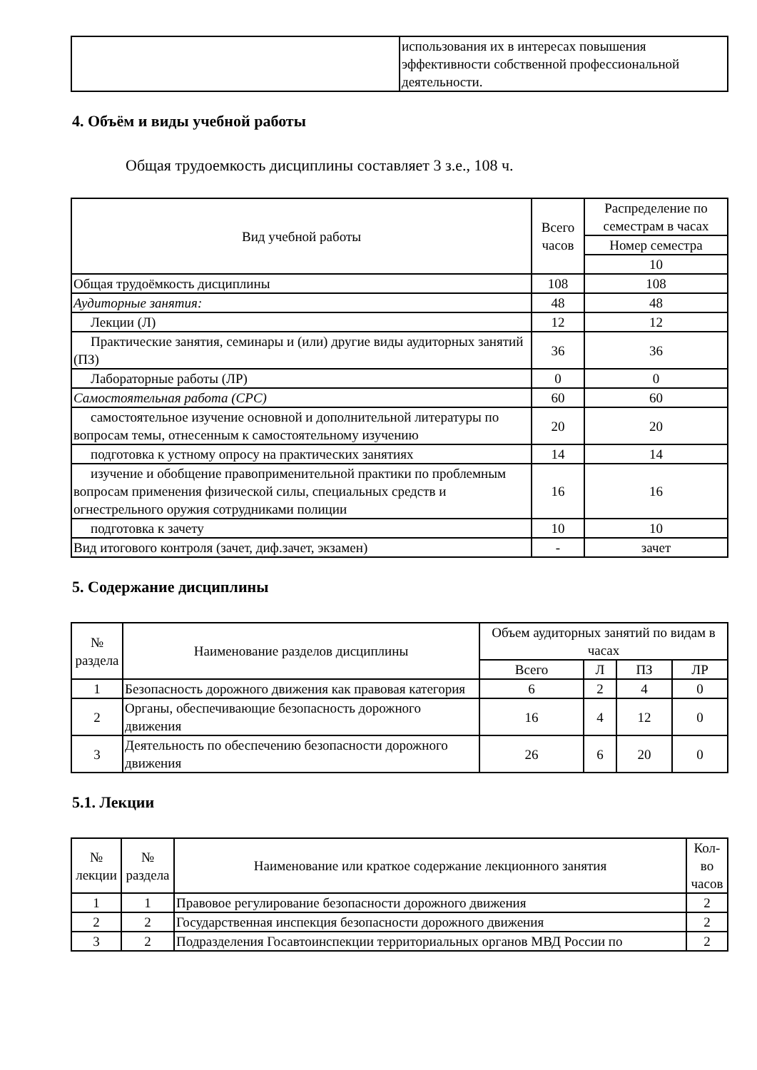| | использования их в интересах повышения эффективности собственной профессиональной деятельности. |
4. Объём и виды учебной работы
Общая трудоемкость дисциплины составляет 3 з.е., 108 ч.
| Вид учебной работы | Всего часов | Распределение по семестрам в часах |
| --- | --- | --- |
| | | Номер семестра |
| | | 10 |
| Общая трудоёмкость дисциплины | 108 | 108 |
| Аудиторные занятия: | 48 | 48 |
| Лекции (Л) | 12 | 12 |
| Практические занятия, семинары и (или) другие виды аудиторных занятий (ПЗ) | 36 | 36 |
| Лабораторные работы (ЛР) | 0 | 0 |
| Самостоятельная работа (СРС) | 60 | 60 |
| самостоятельное изучение основной и дополнительной литературы по вопросам темы, отнесенным к самостоятельному изучению | 20 | 20 |
| подготовка к устному опросу на практических занятиях | 14 | 14 |
| изучение и обобщение правоприменительной практики по проблемным вопросам применения физической силы, специальных средств и огнестрельного оружия сотрудниками полиции | 16 | 16 |
| подготовка к зачету | 10 | 10 |
| Вид итогового контроля (зачет, диф.зачет, экзамен) | - | зачет |
5. Содержание дисциплины
| № раздела | Наименование разделов дисциплины | Объем аудиторных занятий по видам в часах | | | |
| --- | --- | --- | --- | --- | --- |
| | | Всего | Л | ПЗ | ЛР |
| 1 | Безопасность дорожного движения как правовая категория | 6 | 2 | 4 | 0 |
| 2 | Органы, обеспечивающие безопасность дорожного движения | 16 | 4 | 12 | 0 |
| 3 | Деятельность по обеспечению безопасности дорожного движения | 26 | 6 | 20 | 0 |
5.1. Лекции
| № лекции | № раздела | Наименование или краткое содержание лекционного занятия | Кол-во часов |
| --- | --- | --- | --- |
| 1 | 1 | Правовое регулирование безопасности дорожного движения | 2 |
| 2 | 2 | Государственная инспекция безопасности дорожного движения | 2 |
| 3 | 2 | Подразделения Госавтоинспекции территориальных органов МВД России по | 2 |